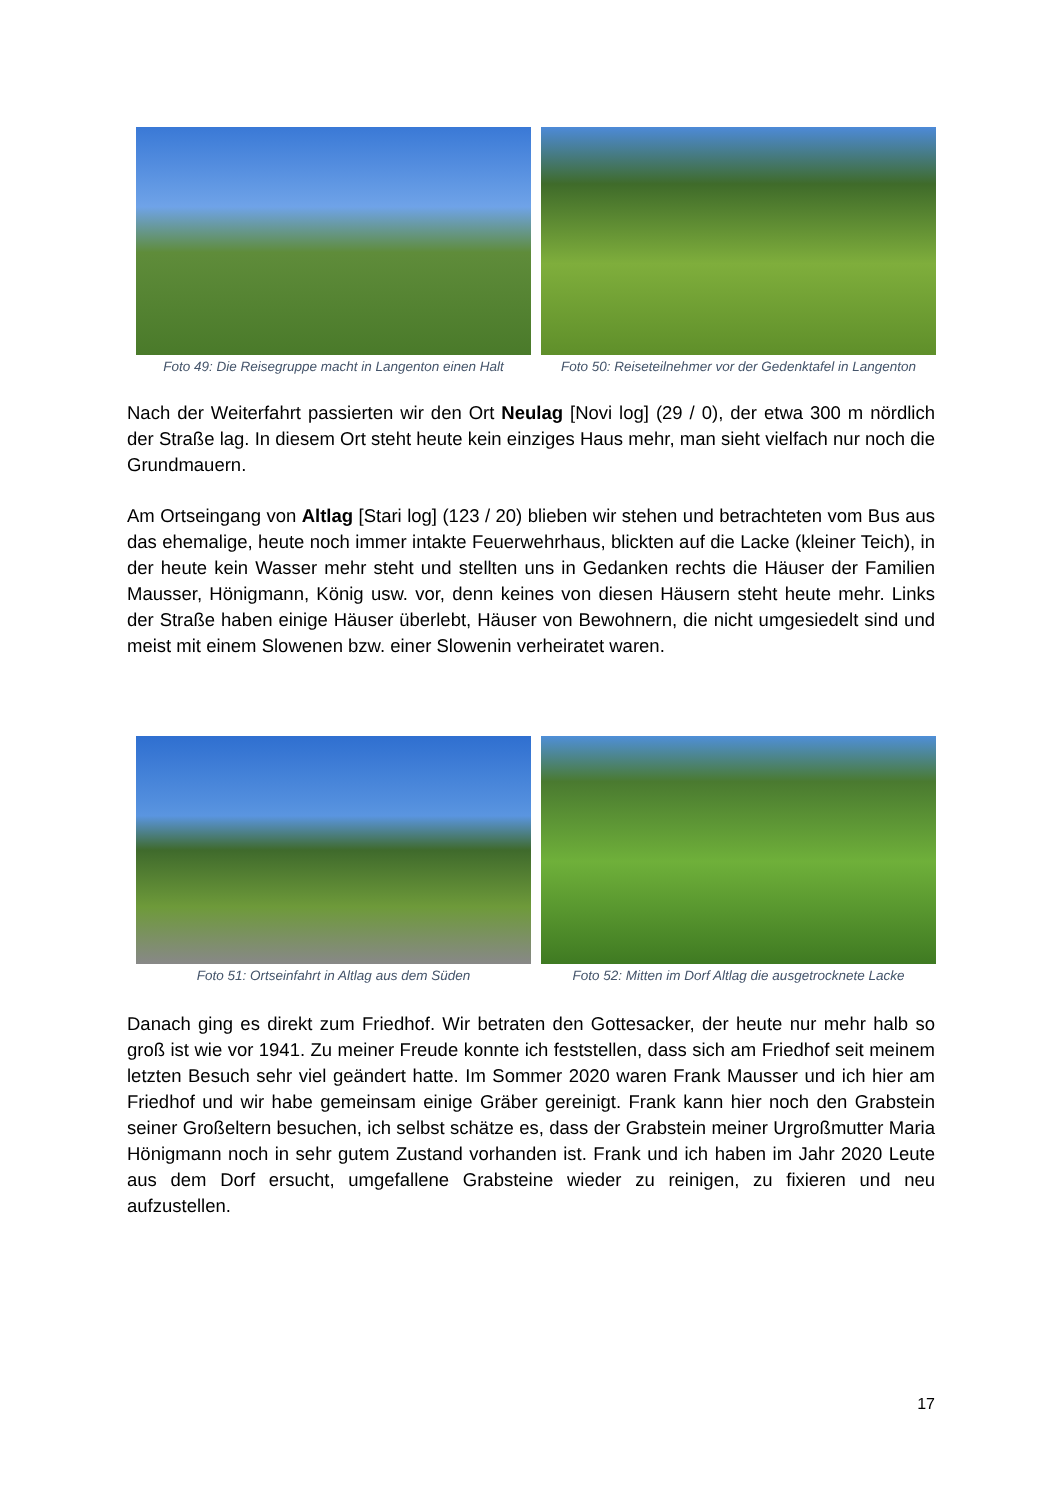Foto 49: Die Reisegruppe macht in Langenton einen Halt
Foto 50: Reiseteilnehmer vor der Gedenktafel in Langenton
Nach der Weiterfahrt passierten wir den Ort Neulag [Novi log] (29 / 0), der etwa 300 m nördlich der Straße lag. In diesem Ort steht heute kein einziges Haus mehr, man sieht vielfach nur noch die Grundmauern.
Am Ortseingang von Altlag [Stari log] (123 / 20) blieben wir stehen und betrachteten vom Bus aus das ehemalige, heute noch immer intakte Feuerwehrhaus, blickten auf die Lacke (kleiner Teich), in der heute kein Wasser mehr steht und stellten uns in Gedanken rechts die Häuser der Familien Mausser, Hönigmann, König usw. vor, denn keines von diesen Häusern steht heute mehr. Links der Straße haben einige Häuser überlebt, Häuser von Bewohnern, die nicht umgesiedelt sind und meist mit einem Slowenen bzw. einer Slowenin verheiratet waren.
Foto 51: Ortseinfahrt in Altlag aus dem Süden
Foto 52: Mitten im Dorf Altlag die ausgetrocknete Lacke
Danach ging es direkt zum Friedhof. Wir betraten den Gottesacker, der heute nur mehr halb so groß ist wie vor 1941. Zu meiner Freude konnte ich feststellen, dass sich am Friedhof seit meinem letzten Besuch sehr viel geändert hatte. Im Sommer 2020 waren Frank Mausser und ich hier am Friedhof und wir habe gemeinsam einige Gräber gereinigt. Frank kann hier noch den Grabstein seiner Großeltern besuchen, ich selbst schätze es, dass der Grabstein meiner Urgroßmutter Maria Hönigmann noch in sehr gutem Zustand vorhanden ist. Frank und ich haben im Jahr 2020 Leute aus dem Dorf ersucht, umgefallene Grabsteine wieder zu reinigen, zu fixieren und neu aufzustellen.
17